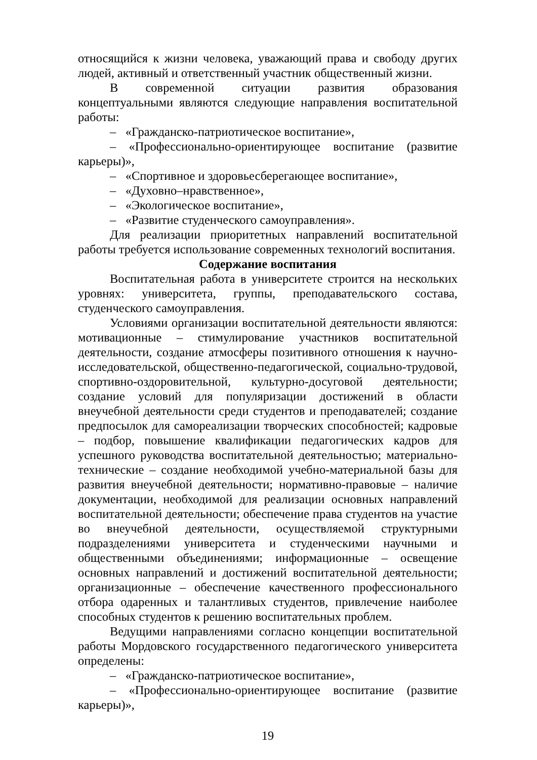относящийся к жизни человека, уважающий права и свободу других людей, активный и ответственный участник общественный жизни.
В современной ситуации развития образования концептуальными являются следующие направления воспитательной работы:
– «Гражданско-патриотическое воспитание»,
– «Профессионально-ориентирующее воспитание (развитие карьеры)»,
– «Спортивное и здоровьесберегающее воспитание»,
– «Духовно–нравственное»,
– «Экологическое воспитание»,
– «Развитие студенческого самоуправления».
Для реализации приоритетных направлений воспитательной работы требуется использование современных технологий воспитания.
Содержание воспитания
Воспитательная работа в университете строится на нескольких уровнях: университета, группы, преподавательского состава, студенческого самоуправления.
Условиями организации воспитательной деятельности являются: мотивационные – стимулирование участников воспитательной деятельности, создание атмосферы позитивного отношения к научно- исследовательской, общественно-педагогической, социально-трудовой, спортивно-оздоровительной, культурно-досуговой деятельности; создание условий для популяризации достижений в области внеучебной деятельности среди студентов и преподавателей; создание предпосылок для самореализации творческих способностей; кадровые – подбор, повышение квалификации педагогических кадров для успешного руководства воспитательной деятельностью; материально-технические – создание необходимой учебно-материальной базы для развития внеучебной деятельности; нормативно-правовые – наличие документации, необходимой для реализации основных направлений воспитательной деятельности; обеспечение права студентов на участие во внеучебной деятельности, осуществляемой структурными подразделениями университета и студенческими научными и общественными объединениями; информационные – освещение основных направлений и достижений воспитательной деятельности; организационные – обеспечение качественного профессионального отбора одаренных и талантливых студентов, привлечение наиболее способных студентов к решению воспитательных проблем.
Ведущими направлениями согласно концепции воспитательной работы Мордовского государственного педагогического университета определены:
– «Гражданско-патриотическое воспитание»,
– «Профессионально-ориентирующее воспитание (развитие карьеры)»,
19